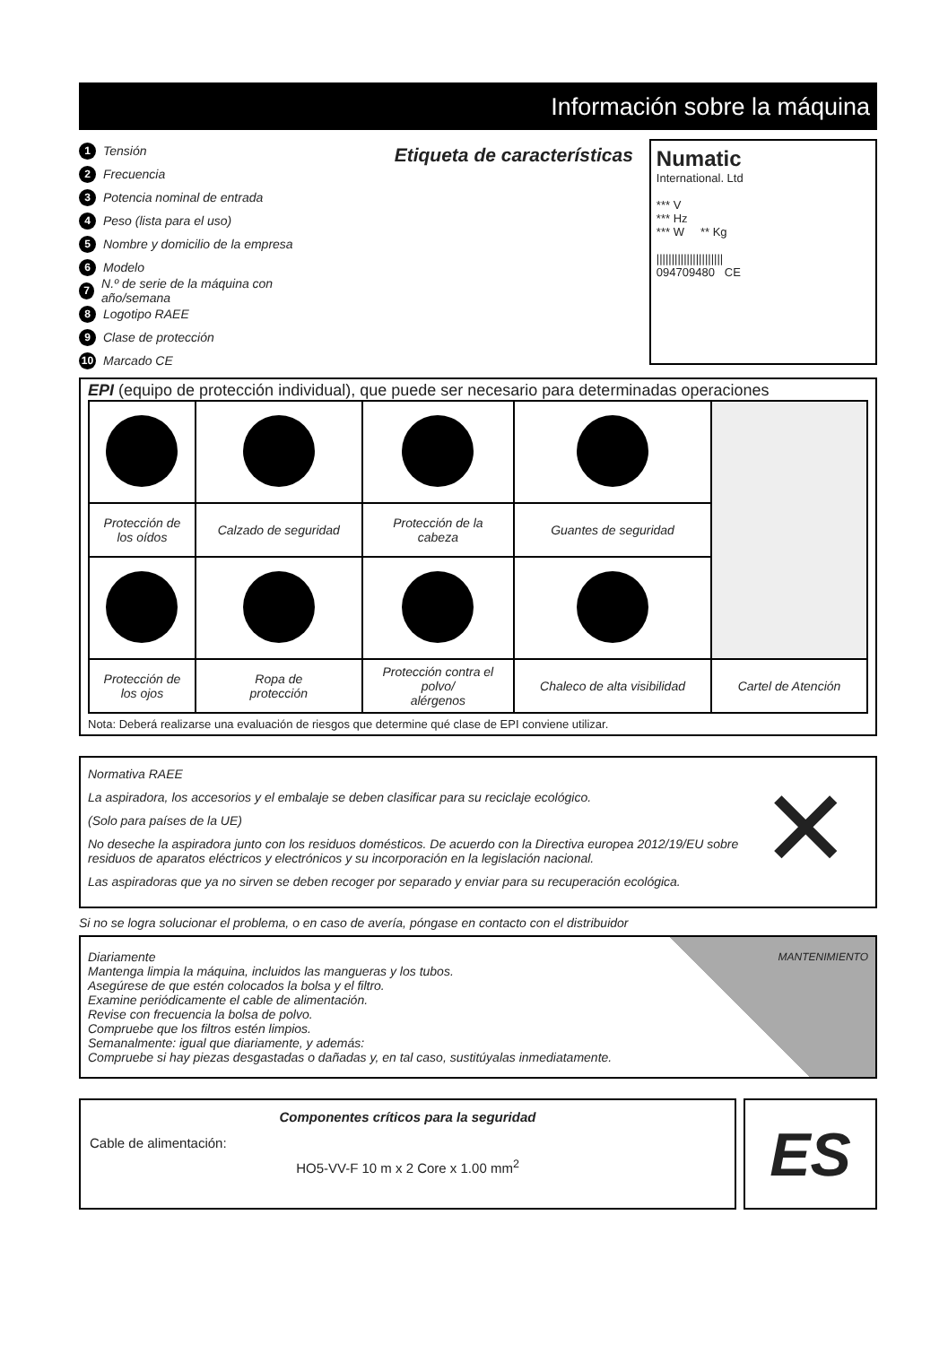Información sobre la máquina
1 Tensión
2 Frecuencia
3 Potencia nominal de entrada
4 Peso (lista para el uso)
5 Nombre y domicilio de la empresa
6 Modelo
7 N.º de serie de la máquina con año/semana
8 Logotipo RAEE
9 Clase de protección
10 Marcado CE
Etiqueta de características
Numatic
International. Ltd
*** V
*** Hz
*** W ** Kg
||||||||||||||||||||||
094709480 CE
EPI (equipo de protección individual), que puede ser necesario para determinadas operaciones
| Protección de los oídos | Calzado de seguridad | Protección de la cabeza | Guantes de seguridad | |
| Protección de los ojos | Ropa de protección | Protección contra el polvo/ alérgenos | Chaleco de alta visibilidad | Cartel de Atención |
Nota: Deberá realizarse una evaluación de riesgos que determine qué clase de EPI conviene utilizar.
Normativa RAEE
La aspiradora, los accesorios y el embalaje se deben clasificar para su reciclaje ecológico.
(Solo para países de la UE)
No deseche la aspiradora junto con los residuos domésticos. De acuerdo con la Directiva europea 2012/19/EU sobre residuos de aparatos eléctricos y electrónicos y su incorporación en la legislación nacional.
Las aspiradoras que ya no sirven se deben recoger por separado y enviar para su recuperación ecológica.
✕
Si no se logra solucionar el problema, o en caso de avería, póngase en contacto con el distribuidor
MANTENIMIENTO
Diariamente
Mantenga limpia la máquina, incluidos las mangueras y los tubos.
Asegúrese de que estén colocados la bolsa y el filtro.
Examine periódicamente el cable de alimentación.
Revise con frecuencia la bolsa de polvo.
Compruebe que los filtros estén limpios.
Semanalmente: igual que diariamente, y además:
Compruebe si hay piezas desgastadas o dañadas y, en tal caso, sustitúyalas inmediatamente.
Componentes críticos para la seguridad
Cable de alimentación:
HO5-VV-F 10 m x 2 Core x 1.00 mm<sup>2</sup>
ES